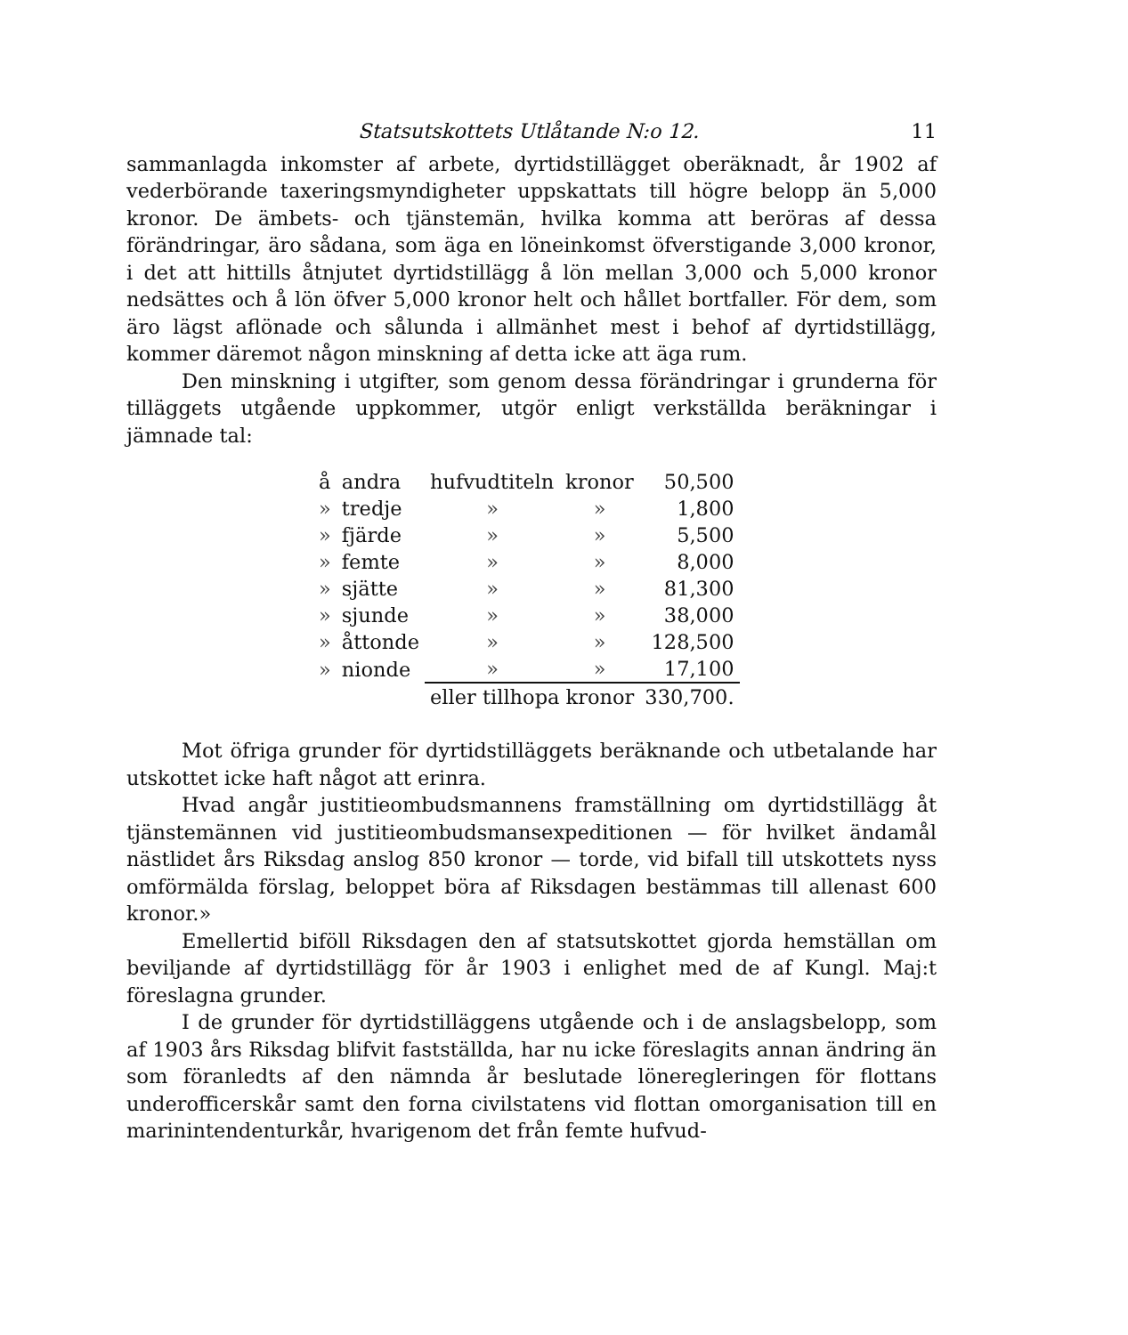Statsutskottets Utlåtande N:o 12. 11
sammanlagda inkomster af arbete, dyrtidstillägget oberäknadt, år 1902 af vederbörande taxeringsmyndigheter uppskattats till högre belopp än 5,000 kronor. De ämbets- och tjänstemän, hvilka komma att beröras af dessa förändringar, äro sådana, som äga en löneinkomst öfverstigande 3,000 kronor, i det att hittills åtnjutet dyrtidstillägg å lön mellan 3,000 och 5,000 kronor nedsättes och å lön öfver 5,000 kronor helt och hållet bortfaller. För dem, som äro lägst aflönade och sålunda i allmänhet mest i behof af dyrtidstillägg, kommer däremot någon minskning af detta icke att äga rum.
Den minskning i utgifter, som genom dessa förändringar i grunderna för tilläggets utgående uppkommer, utgör enligt verkställda beräkningar i jämnade tal:
| å | andra | hufvudtiteln | kronor | 50,500 |
| » | tredje | » | » | 1,800 |
| » | fjärde | » | » | 5,500 |
| » | femte | » | » | 8,000 |
| » | sjätte | » | » | 81,300 |
| » | sjunde | » | » | 38,000 |
| » | åttonde | » | » | 128,500 |
| » | nionde | » | » | 17,100 |
| | | eller tillhopa kronor | | 330,700. |
Mot öfriga grunder för dyrtidstilläggets beräknande och utbetalande har utskottet icke haft något att erinra.
Hvad angår justitieombudsmannens framställning om dyrtidstillägg åt tjänstemännen vid justitieombudsmansexpeditionen — för hvilket ändamål nästlidet års Riksdag anslog 850 kronor — torde, vid bifall till utskottets nyss omförmälda förslag, beloppet böra af Riksdagen bestämmas till allenast 600 kronor.»
Emellertid biföll Riksdagen den af statsutskottet gjorda hemställan om beviljande af dyrtidstillägg för år 1903 i enlighet med de af Kungl. Maj:t föreslagna grunder.
I de grunder för dyrtidstilläggens utgående och i de anslagsbelopp, som af 1903 års Riksdag blifvit fastställda, har nu icke föreslagits annan ändring än som föranledts af den nämnda år beslutade löneregleringen för flottans underofficerskår samt den forna civilstatens vid flottan omorganisation till en marinintendenturkår, hvarigenom det från femte hufvud-